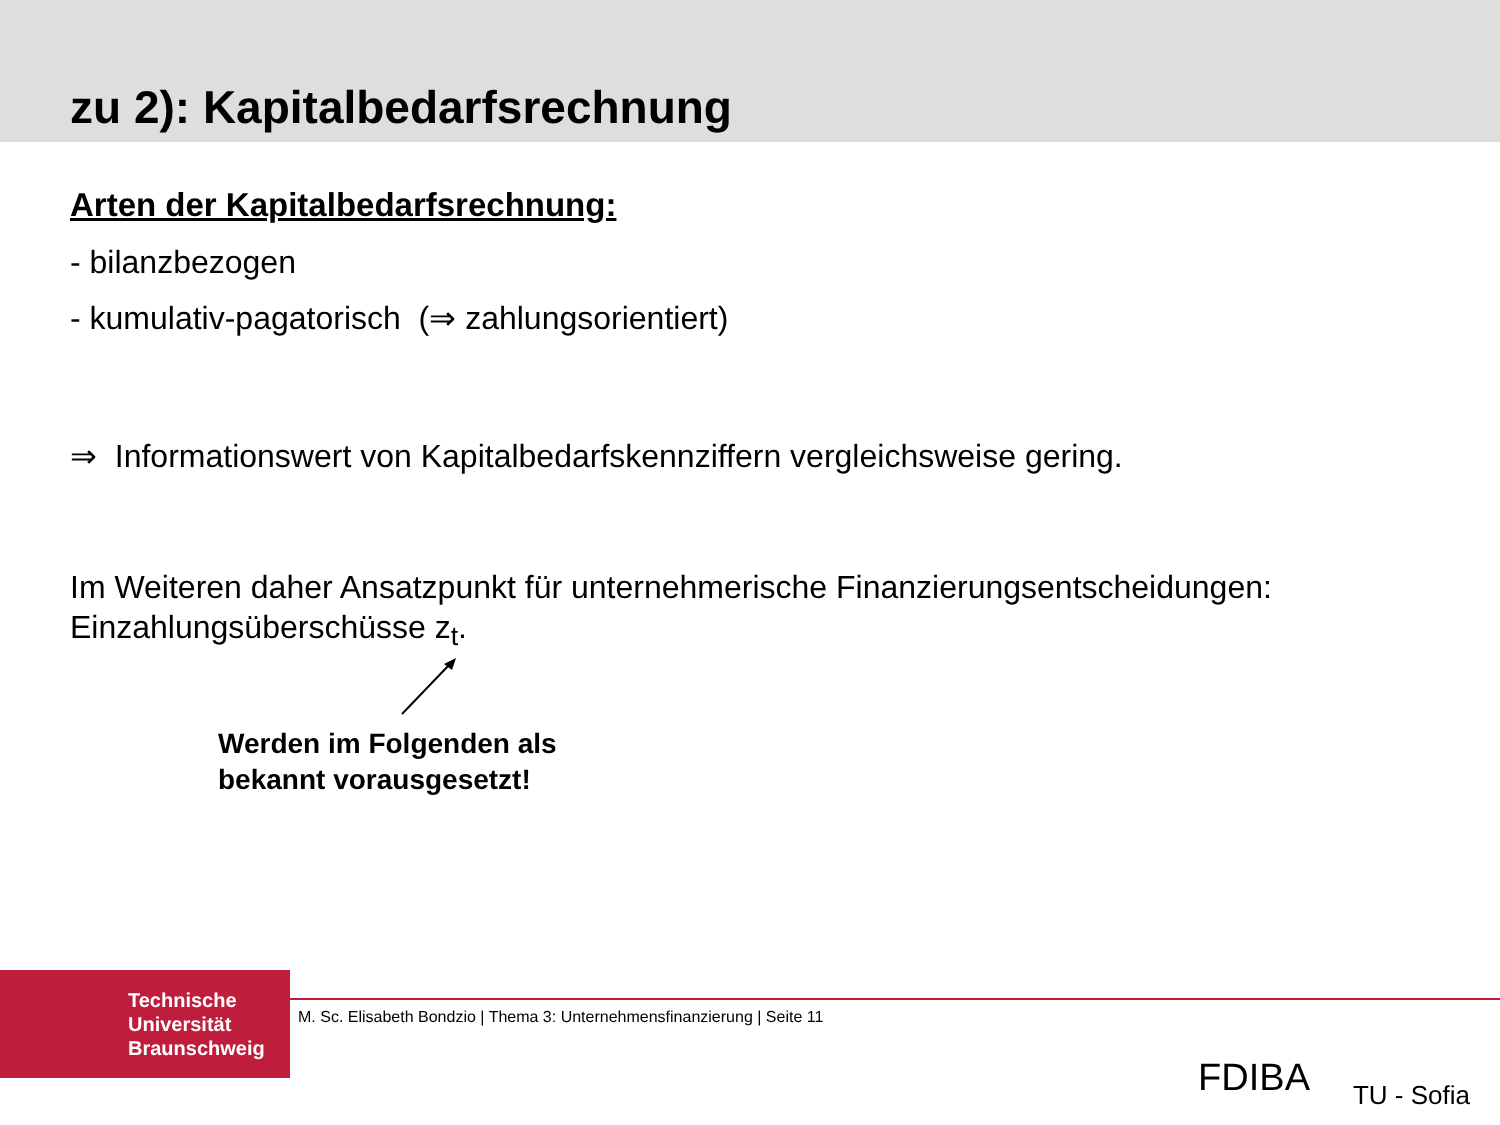zu 2): Kapitalbedarfsrechnung
Arten der Kapitalbedarfsrechnung:
- bilanzbezogen
- kumulativ-pagatorisch (⇒ zahlungsorientiert)
⇒ Informationswert von Kapitalbedarfskennziffern vergleichsweise gering.
Im Weiteren daher Ansatzpunkt für unternehmerische Finanzierungsentscheidungen:
Einzahlungsüberschüsse z<sub>t</sub>.
Werden im Folgenden als
bekannt vorausgesetzt!
Technische
Universität
Braunschweig
M. Sc. Elisabeth Bondzio | Thema 3: Unternehmensfinanzierung | Seite 11
FDIBA TU - Sofia